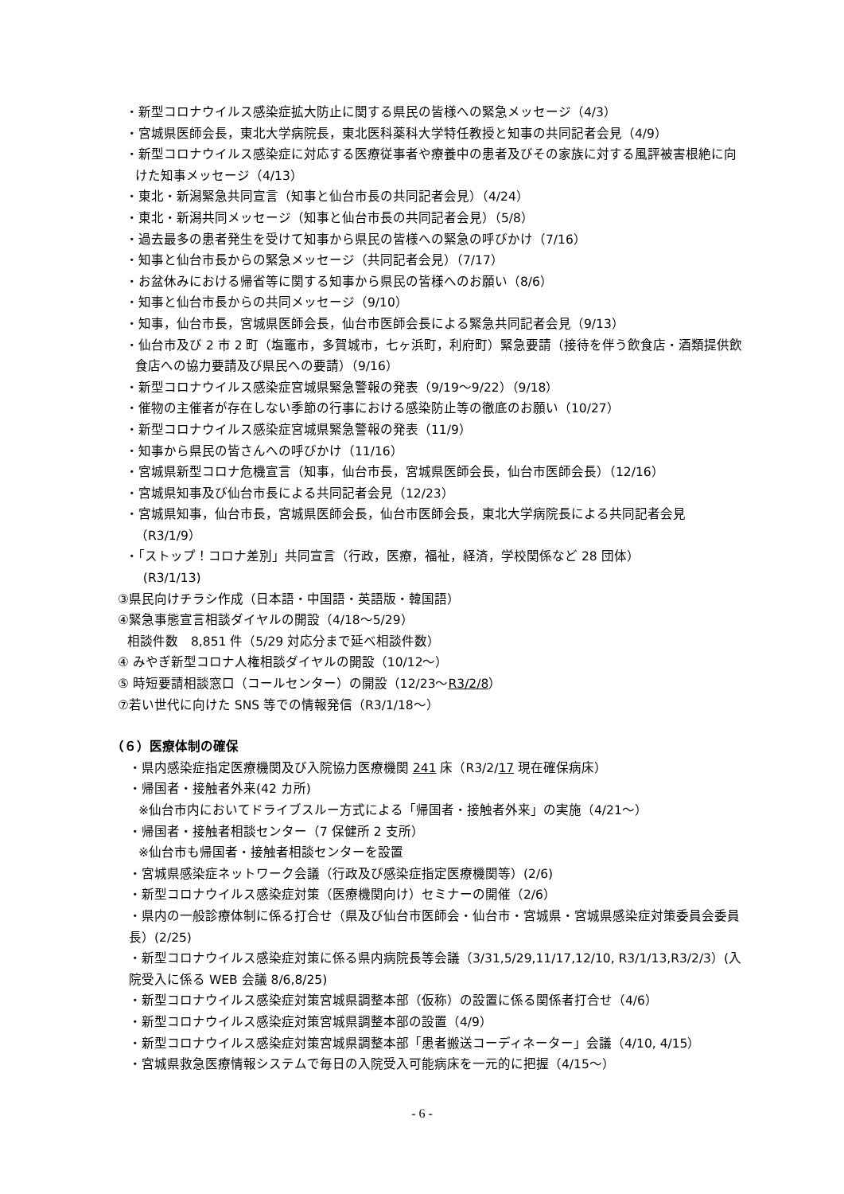・新型コロナウイルス感染症拡大防止に関する県民の皆様への緊急メッセージ（4/3）
・宮城県医師会長，東北大学病院長，東北医科薬科大学特任教授と知事の共同記者会見（4/9）
・新型コロナウイルス感染症に対応する医療従事者や療養中の患者及びその家族に対する風評被害根絶に向けた知事メッセージ（4/13）
・東北・新潟緊急共同宣言（知事と仙台市長の共同記者会見）（4/24）
・東北・新潟共同メッセージ（知事と仙台市長の共同記者会見）（5/8）
・過去最多の患者発生を受けて知事から県民の皆様への緊急の呼びかけ（7/16）
・知事と仙台市長からの緊急メッセージ（共同記者会見）（7/17）
・お盆休みにおける帰省等に関する知事から県民の皆様へのお願い（8/6）
・知事と仙台市長からの共同メッセージ（9/10）
・知事，仙台市長，宮城県医師会長，仙台市医師会長による緊急共同記者会見（9/13）
・仙台市及び 2 市 2 町（塩竈市，多賀城市，七ヶ浜町，利府町）緊急要請（接待を伴う飲食店・酒類提供飲食店への協力要請及び県民への要請）（9/16）
・新型コロナウイルス感染症宮城県緊急警報の発表（9/19～9/22）（9/18）
・催物の主催者が存在しない季節の行事における感染防止等の徹底のお願い（10/27）
・新型コロナウイルス感染症宮城県緊急警報の発表（11/9）
・知事から県民の皆さんへの呼びかけ（11/16）
・宮城県新型コロナ危機宣言（知事，仙台市長，宮城県医師会長，仙台市医師会長）（12/16）
・宮城県知事及び仙台市長による共同記者会見（12/23）
・宮城県知事，仙台市長，宮城県医師会長，仙台市医師会長，東北大学病院長による共同記者会見（R3/1/9）
・「ストップ！コロナ差別」共同宣言（行政，医療，福祉，経済，学校関係など 28 団体）
(R3/1/13)
③県民向けチラシ作成（日本語・中国語・英語版・韓国語）
④緊急事態宣言相談ダイヤルの開設（4/18～5/29）
相談件数　8,851 件（5/29 対応分まで延べ相談件数）
④ みやぎ新型コロナ人権相談ダイヤルの開設（10/12～）
⑤ 時短要請相談窓口（コールセンター）の開設（12/23～R3/2/8）
⑦若い世代に向けた SNS 等での情報発信（R3/1/18～）
（６）医療体制の確保
・県内感染症指定医療機関及び入院協力医療機関 241 床（R3/2/17 現在確保病床）
・帰国者・接触者外来(42 カ所)
※仙台市内においてドライブスルー方式による「帰国者・接触者外来」の実施（4/21～）
・帰国者・接触者相談センター（7 保健所 2 支所）
※仙台市も帰国者・接触者相談センターを設置
・宮城県感染症ネットワーク会議（行政及び感染症指定医療機関等）(2/6)
・新型コロナウイルス感染症対策（医療機関向け）セミナーの開催（2/6）
・県内の一般診療体制に係る打合せ（県及び仙台市医師会・仙台市・宮城県・宮城県感染症対策委員会委員長）(2/25)
・新型コロナウイルス感染症対策に係る県内病院長等会議（3/31,5/29,11/17,12/10, R3/1/13,R3/2/3）(入院受入に係る WEB 会議 8/6,8/25)
・新型コロナウイルス感染症対策宮城県調整本部（仮称）の設置に係る関係者打合せ（4/6）
・新型コロナウイルス感染症対策宮城県調整本部の設置（4/9）
・新型コロナウイルス感染症対策宮城県調整本部「患者搬送コーディネーター」会議（4/10, 4/15）
・宮城県救急医療情報システムで毎日の入院受入可能病床を一元的に把握（4/15～）
- 6 -